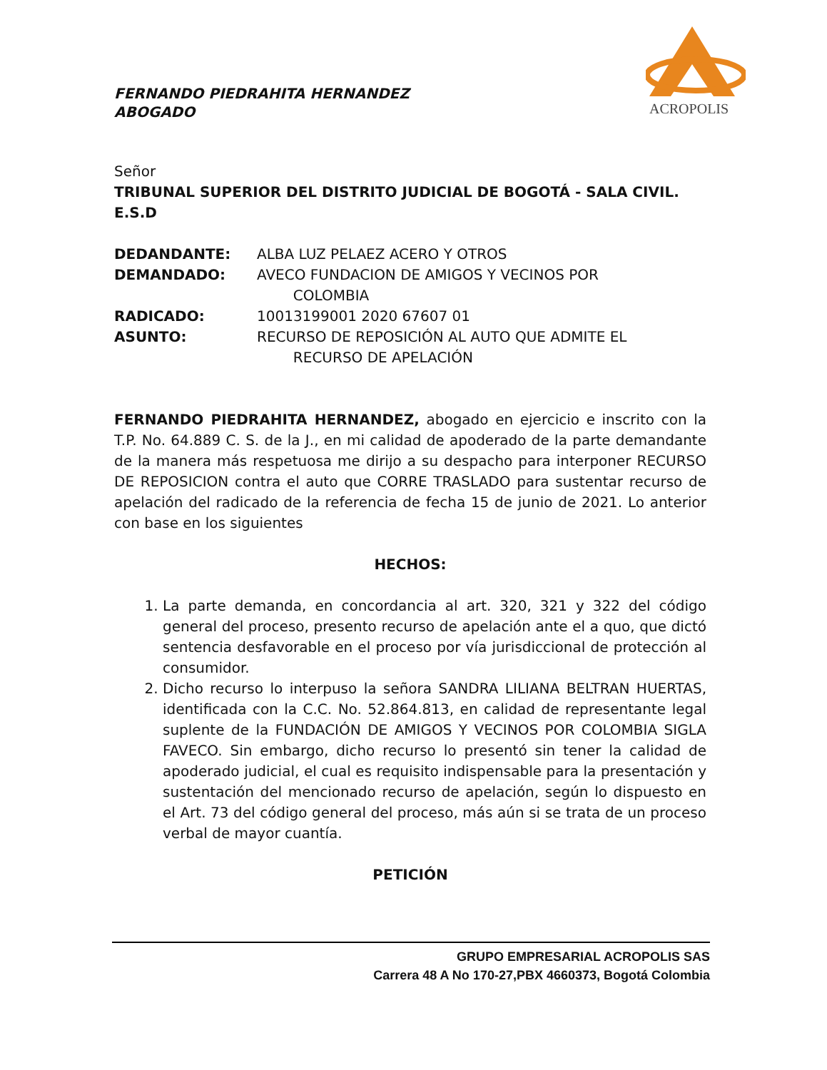ACROPOLIS
FERNANDO PIEDRAHITA HERNANDEZ
ABOGADO
Señor
TRIBUNAL SUPERIOR DEL DISTRITO JUDICIAL DE BOGOTÁ - SALA CIVIL.
E.S.D
| DEDANDANTE: | ALBA LUZ PELAEZ ACERO Y OTROS |
| DEMANDADO: | AVECO FUNDACION DE AMIGOS Y VECINOS POR COLOMBIA |
| RADICADO: | 10013199001 2020 67607 01 |
| ASUNTO: | RECURSO DE REPOSICIÓN AL AUTO QUE ADMITE EL RECURSO DE APELACIÓN |
FERNANDO PIEDRAHITA HERNANDEZ, abogado en ejercicio e inscrito con la T.P. No. 64.889 C. S. de la J., en mi calidad de apoderado de la parte demandante de la manera más respetuosa me dirijo a su despacho para interponer RECURSO DE REPOSICION contra el auto que CORRE TRASLADO para sustentar recurso de apelación del radicado de la referencia de fecha 15 de junio de 2021. Lo anterior con base en los siguientes
HECHOS:
1. La parte demanda, en concordancia al art. 320, 321 y 322 del código general del proceso, presento recurso de apelación ante el a quo, que dictó sentencia desfavorable en el proceso por vía jurisdiccional de protección al consumidor.
2. Dicho recurso lo interpuso la señora SANDRA LILIANA BELTRAN HUERTAS, identificada con la C.C. No. 52.864.813, en calidad de representante legal suplente de la FUNDACIÓN DE AMIGOS Y VECINOS POR COLOMBIA SIGLA FAVECO. Sin embargo, dicho recurso lo presentó sin tener la calidad de apoderado judicial, el cual es requisito indispensable para la presentación y sustentación del mencionado recurso de apelación, según lo dispuesto en el Art. 73 del código general del proceso, más aún si se trata de un proceso verbal de mayor cuantía.
PETICIÓN
GRUPO EMPRESARIAL ACROPOLIS SAS
Carrera 48 A No 170-27,PBX 4660373, Bogotá Colombia